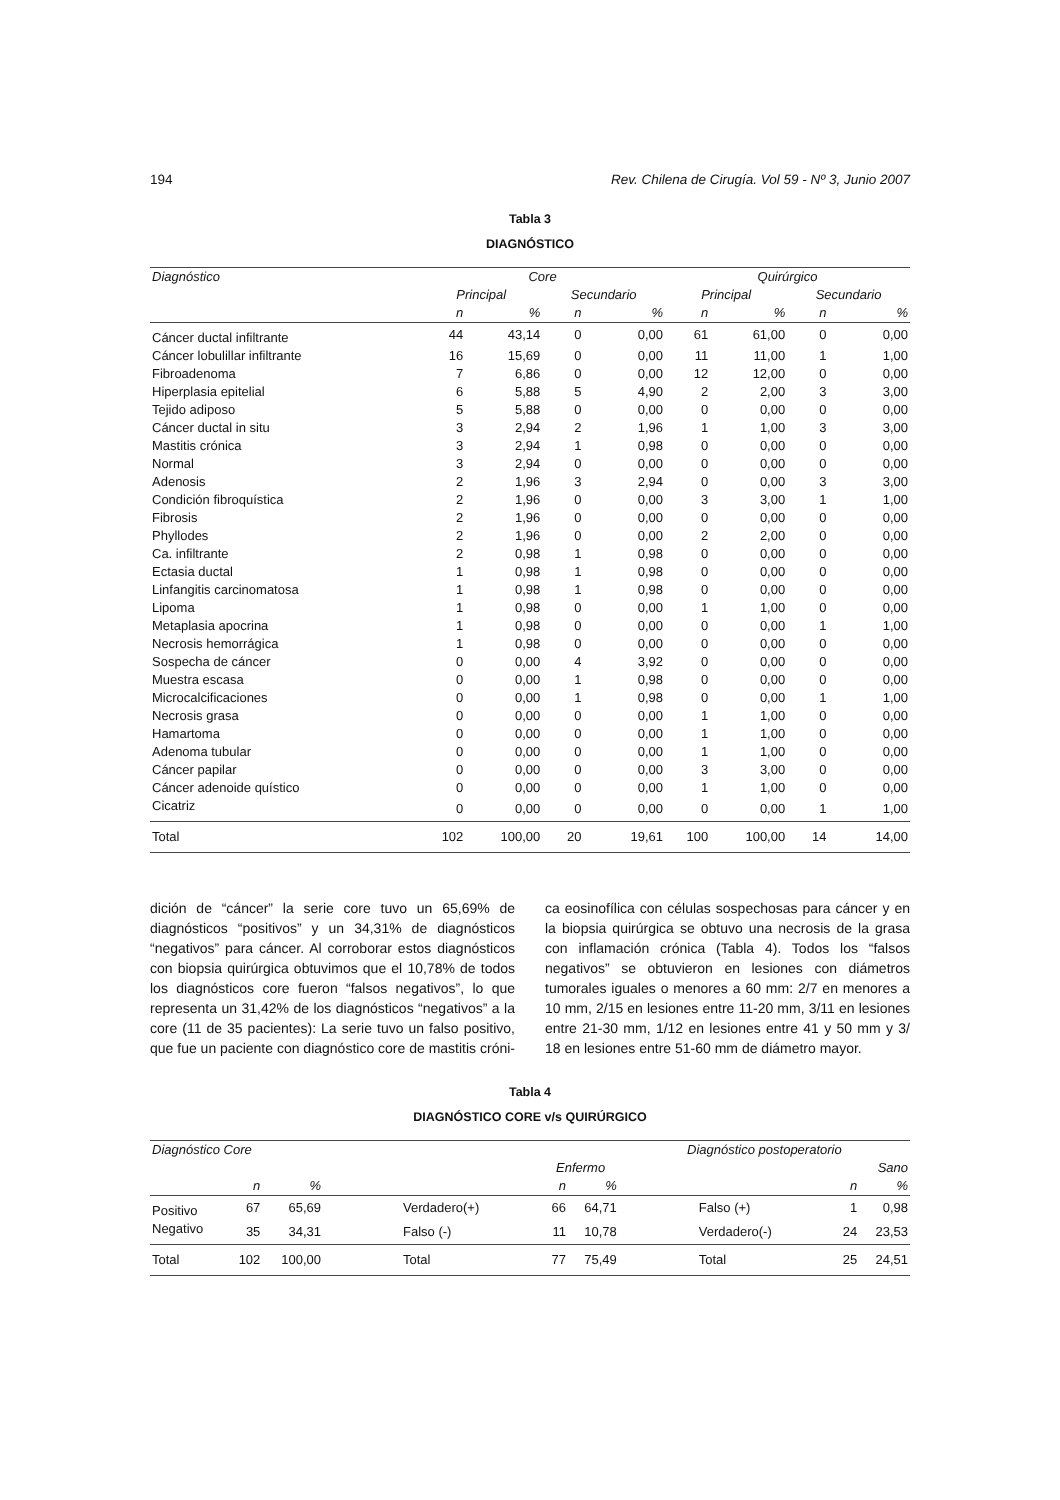194 Rev. Chilena de Cirugía. Vol 59 - Nº 3, Junio 2007
Tabla 3
DIAGNÓSTICO
| Diagnóstico | Core | | | | Quirúrgico | | | |
| --- | --- | --- | --- | --- | --- | --- | --- | --- |
| | Principal | | Secundario | | Principal | | Secundario | |
| | n | % | n | % | n | % | n | % |
| Cáncer ductal infiltrante | 44 | 43,14 | 0 | 0,00 | 61 | 61,00 | 0 | 0,00 |
| Cáncer lobulillar infiltrante | 16 | 15,69 | 0 | 0,00 | 11 | 11,00 | 1 | 1,00 |
| Fibroadenoma | 7 | 6,86 | 0 | 0,00 | 12 | 12,00 | 0 | 0,00 |
| Hiperplasia epitelial | 6 | 5,88 | 5 | 4,90 | 2 | 2,00 | 3 | 3,00 |
| Tejido adiposo | 5 | 5,88 | 0 | 0,00 | 0 | 0,00 | 0 | 0,00 |
| Cáncer ductal in situ | 3 | 2,94 | 2 | 1,96 | 1 | 1,00 | 3 | 3,00 |
| Mastitis crónica | 3 | 2,94 | 1 | 0,98 | 0 | 0,00 | 0 | 0,00 |
| Normal | 3 | 2,94 | 0 | 0,00 | 0 | 0,00 | 0 | 0,00 |
| Adenosis | 2 | 1,96 | 3 | 2,94 | 0 | 0,00 | 3 | 3,00 |
| Condición fibroquística | 2 | 1,96 | 0 | 0,00 | 3 | 3,00 | 1 | 1,00 |
| Fibrosis | 2 | 1,96 | 0 | 0,00 | 0 | 0,00 | 0 | 0,00 |
| Phyllodes | 2 | 1,96 | 0 | 0,00 | 2 | 2,00 | 0 | 0,00 |
| Ca. infiltrante | 2 | 0,98 | 1 | 0,98 | 0 | 0,00 | 0 | 0,00 |
| Ectasia ductal | 1 | 0,98 | 1 | 0,98 | 0 | 0,00 | 0 | 0,00 |
| Linfangitis carcinomatosa | 1 | 0,98 | 1 | 0,98 | 0 | 0,00 | 0 | 0,00 |
| Lipoma | 1 | 0,98 | 0 | 0,00 | 1 | 1,00 | 0 | 0,00 |
| Metaplasia apocrina | 1 | 0,98 | 0 | 0,00 | 0 | 0,00 | 1 | 1,00 |
| Necrosis hemorrágica | 1 | 0,98 | 0 | 0,00 | 0 | 0,00 | 0 | 0,00 |
| Sospecha de cáncer | 0 | 0,00 | 4 | 3,92 | 0 | 0,00 | 0 | 0,00 |
| Muestra escasa | 0 | 0,00 | 1 | 0,98 | 0 | 0,00 | 0 | 0,00 |
| Microcalcificaciones | 0 | 0,00 | 1 | 0,98 | 0 | 0,00 | 1 | 1,00 |
| Necrosis grasa | 0 | 0,00 | 0 | 0,00 | 1 | 1,00 | 0 | 0,00 |
| Hamartoma | 0 | 0,00 | 0 | 0,00 | 1 | 1,00 | 0 | 0,00 |
| Adenoma tubular | 0 | 0,00 | 0 | 0,00 | 1 | 1,00 | 0 | 0,00 |
| Cáncer papilar | 0 | 0,00 | 0 | 0,00 | 3 | 3,00 | 0 | 0,00 |
| Cáncer adenoide quístico | 0 | 0,00 | 0 | 0,00 | 1 | 1,00 | 0 | 0,00 |
| Cicatriz | 0 | 0,00 | 0 | 0,00 | 0 | 0,00 | 1 | 1,00 |
| Total | 102 | 100,00 | 20 | 19,61 | 100 | 100,00 | 14 | 14,00 |
dición de “cáncer” la serie core tuvo un 65,69% de diagnósticos “positivos” y un 34,31% de diagnósticos “negativos” para cáncer. Al corroborar estos diagnósticos con biopsia quirúrgica obtuvimos que el 10,78% de todos los diagnósticos core fueron “falsos negativos”, lo que representa un 31,42% de los diagnósticos “negativos” a la core (11 de 35 pacientes): La serie tuvo un falso positivo, que fue un paciente con diagnóstico core de mastitis cróni-
ca eosinofílica con células sospechosas para cáncer y en la biopsia quirúrgica se obtuvo una necrosis de la grasa con inflamación crónica (Tabla 4). Todos los “falsos negativos” se obtuvieron en lesiones con diámetros tumorales iguales o menores a 60 mm: 2/7 en menores a 10 mm, 2/15 en lesiones entre 11-20 mm, 3/11 en lesiones entre 21-30 mm, 1/12 en lesiones entre 41 y 50 mm y 3/ 18 en lesiones entre 51-60 mm de diámetro mayor.
Tabla 4
DIAGNÓSTICO CORE v/s QUIRÚRGICO
| Diagnóstico Core | | | | | | Diagnóstico postoperatorio | | |
| --- | --- | --- | --- | --- | --- | --- | --- | --- |
| | | | | Enfermo | | | Sano | |
| | n | % | | n | % | | n | % |
| Positivo | 67 | 65,69 | Verdadero(+) | 66 | 64,71 | Falso (+) | 1 | 0,98 |
| Negativo | 35 | 34,31 | Falso (-) | 11 | 10,78 | Verdadero(-) | 24 | 23,53 |
| Total | 102 | 100,00 | Total | 77 | 75,49 | Total | 25 | 24,51 |